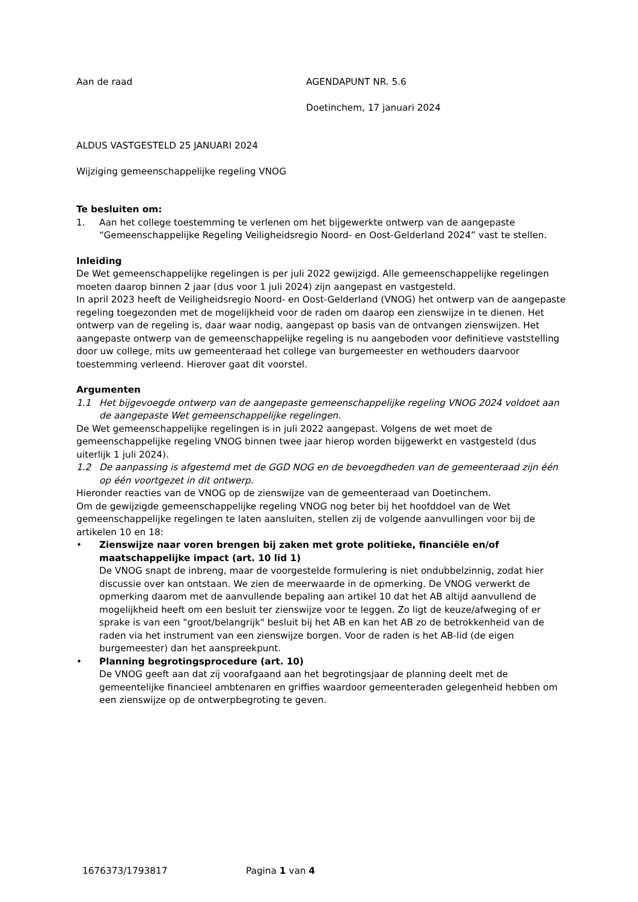Aan de raad AGENDAPUNT NR. 5.6
Doetinchem, 17 januari 2024
ALDUS VASTGESTELD 25 JANUARI 2024
Wijziging gemeenschappelijke regeling VNOG
Te besluiten om:
1. Aan het college toestemming te verlenen om het bijgewerkte ontwerp van de aangepaste “Gemeenschappelijke Regeling Veiligheidsregio Noord- en Oost-Gelderland 2024” vast te stellen.
Inleiding
De Wet gemeenschappelijke regelingen is per juli 2022 gewijzigd. Alle gemeenschappelijke regelingen moeten daarop binnen 2 jaar (dus voor 1 juli 2024) zijn aangepast en vastgesteld.
In april 2023 heeft de Veiligheidsregio Noord- en Oost-Gelderland (VNOG) het ontwerp van de aangepaste regeling toegezonden met de mogelijkheid voor de raden om daarop een zienswijze in te dienen. Het ontwerp van de regeling is, daar waar nodig, aangepast op basis van de ontvangen zienswijzen. Het aangepaste ontwerp van de gemeenschappelijke regeling is nu aangeboden voor definitieve vaststelling door uw college, mits uw gemeenteraad het college van burgemeester en wethouders daarvoor toestemming verleend. Hierover gaat dit voorstel.
Argumenten
1.1 Het bijgevoegde ontwerp van de aangepaste gemeenschappelijke regeling VNOG 2024 voldoet aan de aangepaste Wet gemeenschappelijke regelingen.
De Wet gemeenschappelijke regelingen is in juli 2022 aangepast. Volgens de wet moet de gemeenschappelijke regeling VNOG binnen twee jaar hierop worden bijgewerkt en vastgesteld (dus uiterlijk 1 juli 2024).
1.2 De aanpassing is afgestemd met de GGD NOG en de bevoegdheden van de gemeenteraad zijn één op één voortgezet in dit ontwerp.
Hieronder reacties van de VNOG op de zienswijze van de gemeenteraad van Doetinchem.
Om de gewijzigde gemeenschappelijke regeling VNOG nog beter bij het hoofddoel van de Wet gemeenschappelijke regelingen te laten aansluiten, stellen zij de volgende aanvullingen voor bij de artikelen 10 en 18:
• Zienswijze naar voren brengen bij zaken met grote politieke, financiële en/of maatschappelijke impact (art. 10 lid 1)
De VNOG snapt de inbreng, maar de voorgestelde formulering is niet ondubbelzinnig, zodat hier discussie over kan ontstaan. We zien de meerwaarde in de opmerking. De VNOG verwerkt de opmerking daarom met de aanvullende bepaling aan artikel 10 dat het AB altijd aanvullend de mogelijkheid heeft om een besluit ter zienswijze voor te leggen. Zo ligt de keuze/afweging of er sprake is van een "groot/belangrijk" besluit bij het AB en kan het AB zo de betrokkenheid van de raden via het instrument van een zienswijze borgen. Voor de raden is het AB-lid (de eigen burgemeester) dan het aanspreekpunt.
• Planning begrotingsprocedure (art. 10)
De VNOG geeft aan dat zij voorafgaand aan het begrotingsjaar de planning deelt met de gemeentelijke financieel ambtenaren en griffies waardoor gemeenteraden gelegenheid hebben om een zienswijze op de ontwerpbegroting te geven.
1676373/1793817 Pagina 1 van 4